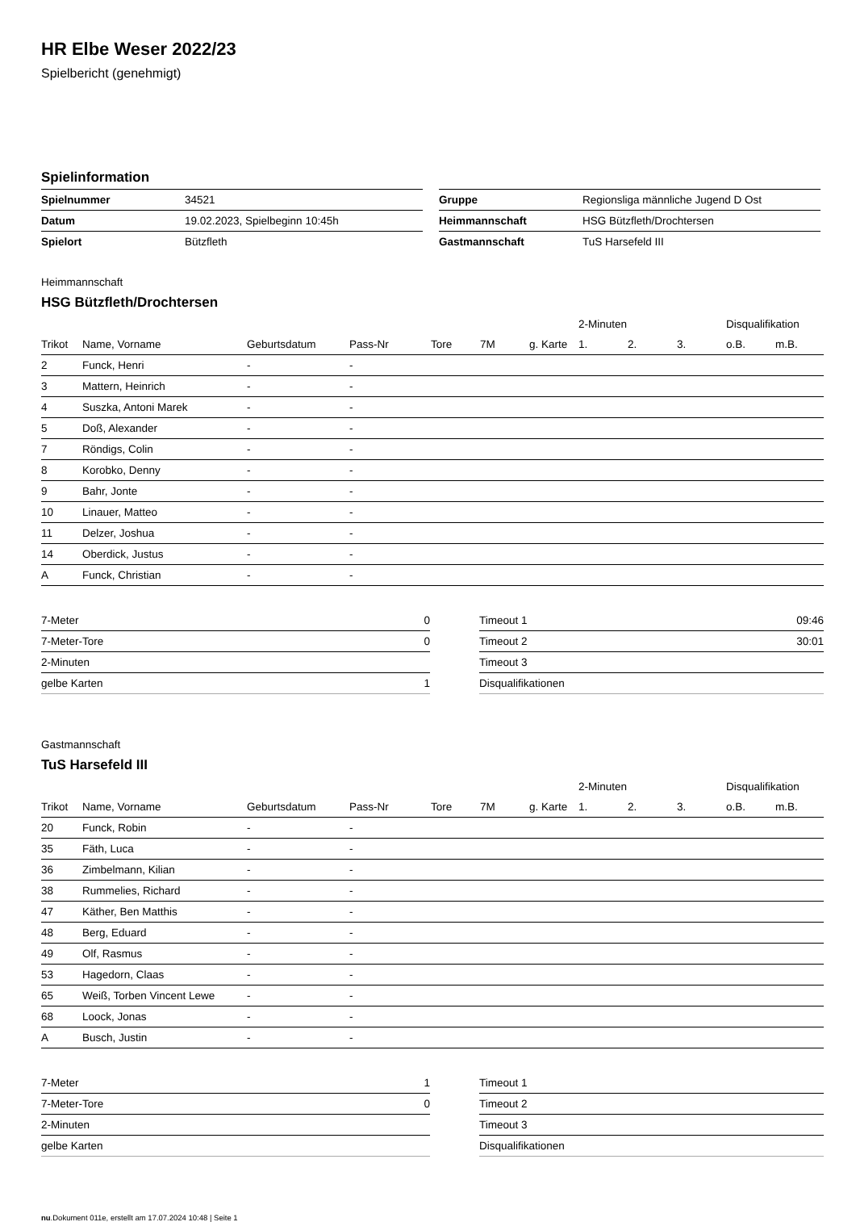HR Elbe Weser 2022/23
Spielbericht (genehmigt)
Spielinformation
| Spielnummer | 34521 |
| Datum | 19.02.2023, Spielbeginn 10:45h |
| Spielort | Bützfleth |
| Gruppe | Regionsliga männliche Jugend D Ost |
| Heimmannschaft | HSG Bützfleth/Drochtersen |
| Gastmannschaft | TuS Harsefeld III |
Heimmannschaft
HSG Bützfleth/Drochtersen
| | | | | | | | 2-Minuten | | | Disqualifikation | |
| --- | --- | --- | --- | --- | --- | --- | --- | --- | --- | --- | --- |
| Trikot | Name, Vorname | Geburtsdatum | Pass-Nr | Tore | 7M | g. Karte | 1. | 2. | 3. | o.B. | m.B. |
| 2 | Funck, Henri | - | - | | | | | | | | |
| 3 | Mattern, Heinrich | - | - | | | | | | | | |
| 4 | Suszka, Antoni Marek | - | - | | | | | | | | |
| 5 | Doß, Alexander | - | - | | | | | | | | |
| 7 | Röndigs, Colin | - | - | | | | | | | | |
| 8 | Korobko, Denny | - | - | | | | | | | | |
| 9 | Bahr, Jonte | - | - | | | | | | | | |
| 10 | Linauer, Matteo | - | - | | | | | | | | |
| 11 | Delzer, Joshua | - | - | | | | | | | | |
| 14 | Oberdick, Justus | - | - | | | | | | | | |
| A | Funck, Christian | - | - | | | | | | | | |
| 7-Meter | 0 |
| 7-Meter-Tore | 0 |
| 2-Minuten | |
| gelbe Karten | 1 |
| Timeout 1 | 09:46 |
| Timeout 2 | 30:01 |
| Timeout 3 | |
| Disqualifikationen | |
Gastmannschaft
TuS Harsefeld III
| | | | | | | | 2-Minuten | | | Disqualifikation | |
| --- | --- | --- | --- | --- | --- | --- | --- | --- | --- | --- | --- |
| Trikot | Name, Vorname | Geburtsdatum | Pass-Nr | Tore | 7M | g. Karte | 1. | 2. | 3. | o.B. | m.B. |
| 20 | Funck, Robin | - | - | | | | | | | | |
| 35 | Fäth, Luca | - | - | | | | | | | | |
| 36 | Zimbelmann, Kilian | - | - | | | | | | | | |
| 38 | Rummelies, Richard | - | - | | | | | | | | |
| 47 | Käther, Ben Matthis | - | - | | | | | | | | |
| 48 | Berg, Eduard | - | - | | | | | | | | |
| 49 | Olf, Rasmus | - | - | | | | | | | | |
| 53 | Hagedorn, Claas | - | - | | | | | | | | |
| 65 | Weiß, Torben Vincent Lewe | - | - | | | | | | | | |
| 68 | Loock, Jonas | - | - | | | | | | | | |
| A | Busch, Justin | - | - | | | | | | | | |
| 7-Meter | 1 |
| 7-Meter-Tore | 0 |
| 2-Minuten | |
| gelbe Karten | |
| Timeout 1 | |
| Timeout 2 | |
| Timeout 3 | |
| Disqualifikationen | |
nu.Dokument 011e, erstellt am 17.07.2024 10:48 | Seite 1